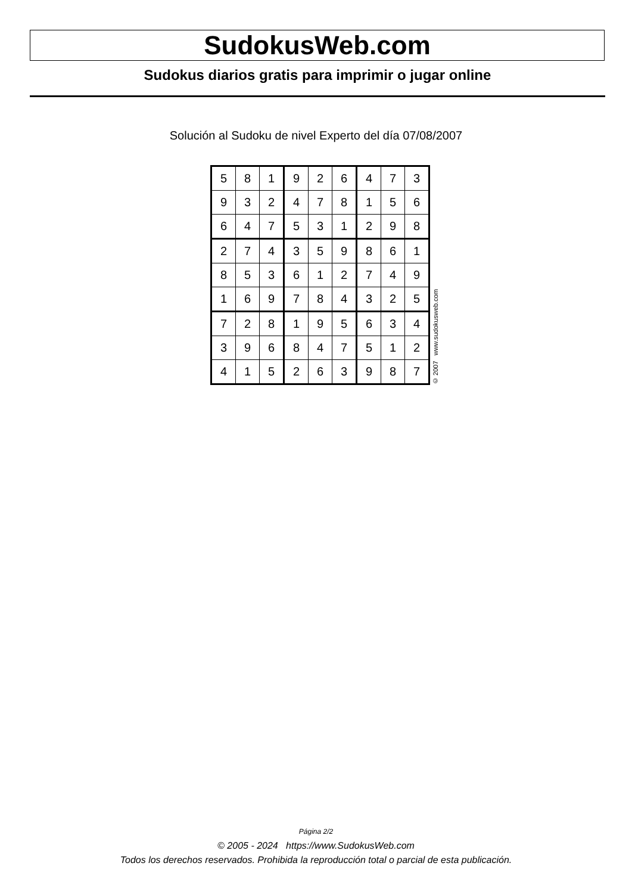SudokusWeb.com
Sudokus diarios gratis para imprimir o jugar online
Solución al Sudoku de nivel Experto del día 07/08/2007
| 5 | 8 | 1 | 9 | 2 | 6 | 4 | 7 | 3 |
| 9 | 3 | 2 | 4 | 7 | 8 | 1 | 5 | 6 |
| 6 | 4 | 7 | 5 | 3 | 1 | 2 | 9 | 8 |
| 2 | 7 | 4 | 3 | 5 | 9 | 8 | 6 | 1 |
| 8 | 5 | 3 | 6 | 1 | 2 | 7 | 4 | 9 |
| 1 | 6 | 9 | 7 | 8 | 4 | 3 | 2 | 5 |
| 7 | 2 | 8 | 1 | 9 | 5 | 6 | 3 | 4 |
| 3 | 9 | 6 | 8 | 4 | 7 | 5 | 1 | 2 |
| 4 | 1 | 5 | 2 | 6 | 3 | 9 | 8 | 7 |
© 2007 www.sudokusweb.com
Página 2/2
© 2005 - 2024 https://www.SudokusWeb.com
Todos los derechos reservados. Prohibida la reproducción total o parcial de esta publicación.